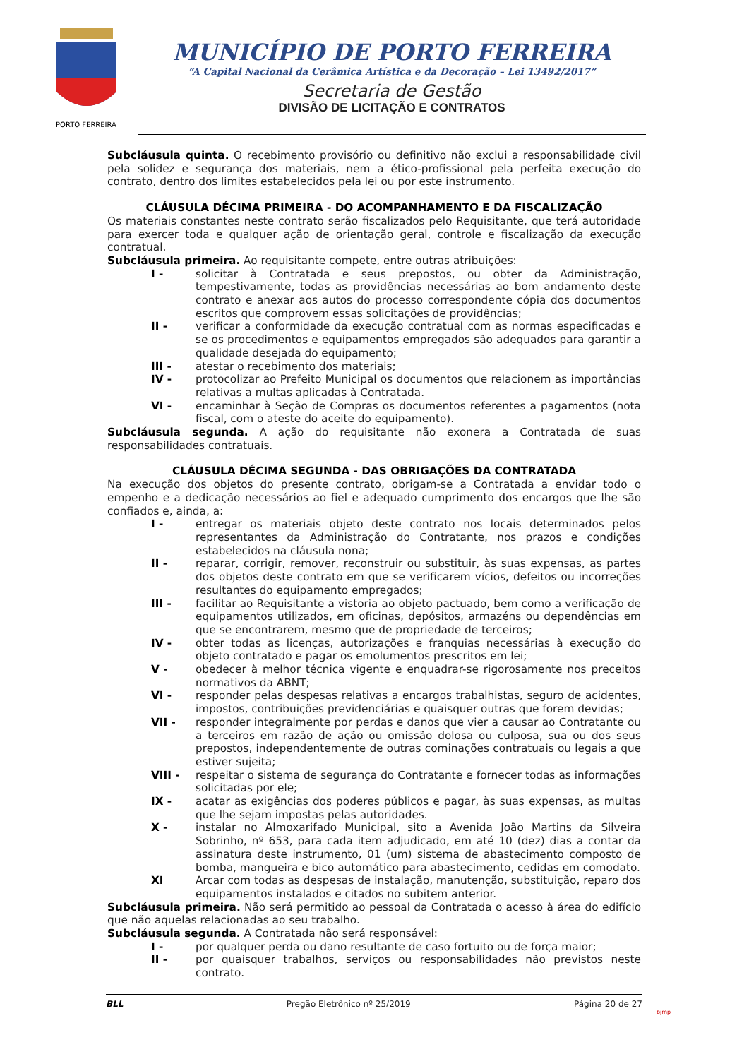PORTO FERREIRA
MUNICÍPIO DE PORTO FERREIRA
“A Capital Nacional da Cerâmica Artística e da Decoração – Lei 13492/2017”
Secretaria de Gestão
DIVISÃO DE LICITAÇÃO E CONTRATOS
Subcláusula quinta. O recebimento provisório ou definitivo não exclui a responsabilidade civil pela solidez e segurança dos materiais, nem a ético-profissional pela perfeita execução do contrato, dentro dos limites estabelecidos pela lei ou por este instrumento.
CLÁUSULA DÉCIMA PRIMEIRA - DO ACOMPANHAMENTO E DA FISCALIZAÇÃO
Os materiais constantes neste contrato serão fiscalizados pelo Requisitante, que terá autoridade para exercer toda e qualquer ação de orientação geral, controle e fiscalização da execução contratual.
Subcláusula primeira. Ao requisitante compete, entre outras atribuições:
I - solicitar à Contratada e seus prepostos, ou obter da Administração, tempestivamente, todas as providências necessárias ao bom andamento deste contrato e anexar aos autos do processo correspondente cópia dos documentos escritos que comprovem essas solicitações de providências;
II - verificar a conformidade da execução contratual com as normas especificadas e se os procedimentos e equipamentos empregados são adequados para garantir a qualidade desejada do equipamento;
III - atestar o recebimento dos materiais;
IV - protocolizar ao Prefeito Municipal os documentos que relacionem as importâncias relativas a multas aplicadas à Contratada.
VI - encaminhar à Seção de Compras os documentos referentes a pagamentos (nota fiscal, com o ateste do aceite do equipamento).
Subcláusula segunda. A ação do requisitante não exonera a Contratada de suas responsabilidades contratuais.
CLÁUSULA DÉCIMA SEGUNDA - DAS OBRIGAÇÕES DA CONTRATADA
Na execução dos objetos do presente contrato, obrigam-se a Contratada a envidar todo o empenho e a dedicação necessários ao fiel e adequado cumprimento dos encargos que lhe são confiados e, ainda, a:
I - entregar os materiais objeto deste contrato nos locais determinados pelos representantes da Administração do Contratante, nos prazos e condições estabelecidos na cláusula nona;
II - reparar, corrigir, remover, reconstruir ou substituir, às suas expensas, as partes dos objetos deste contrato em que se verificarem vícios, defeitos ou incorreções resultantes do equipamento empregados;
III - facilitar ao Requisitante a vistoria ao objeto pactuado, bem como a verificação de equipamentos utilizados, em oficinas, depósitos, armazéns ou dependências em que se encontrarem, mesmo que de propriedade de terceiros;
IV - obter todas as licenças, autorizações e franquias necessárias à execução do objeto contratado e pagar os emolumentos prescritos em lei;
V - obedecer à melhor técnica vigente e enquadrar-se rigorosamente nos preceitos normativos da ABNT;
VI - responder pelas despesas relativas a encargos trabalhistas, seguro de acidentes, impostos, contribuições previdenciárias e quaisquer outras que forem devidas;
VII - responder integralmente por perdas e danos que vier a causar ao Contratante ou a terceiros em razão de ação ou omissão dolosa ou culposa, sua ou dos seus prepostos, independentemente de outras cominações contratuais ou legais a que estiver sujeita;
VIII - respeitar o sistema de segurança do Contratante e fornecer todas as informações solicitadas por ele;
IX - acatar as exigências dos poderes públicos e pagar, às suas expensas, as multas que lhe sejam impostas pelas autoridades.
X - instalar no Almoxarifado Municipal, sito a Avenida João Martins da Silveira Sobrinho, nº 653, para cada item adjudicado, em até 10 (dez) dias a contar da assinatura deste instrumento, 01 (um) sistema de abastecimento composto de bomba, mangueira e bico automático para abastecimento, cedidas em comodato.
XI Arcar com todas as despesas de instalação, manutenção, substituição, reparo dos equipamentos instalados e citados no subitem anterior.
Subcláusula primeira. Não será permitido ao pessoal da Contratada o acesso à área do edifício que não aquelas relacionadas ao seu trabalho.
Subcláusula segunda. A Contratada não será responsável:
I - por qualquer perda ou dano resultante de caso fortuito ou de força maior;
II - por quaisquer trabalhos, serviços ou responsabilidades não previstos neste contrato.
BLL Pregão Eletrônico nº 25/2019 Página 20 de 27
bjmp